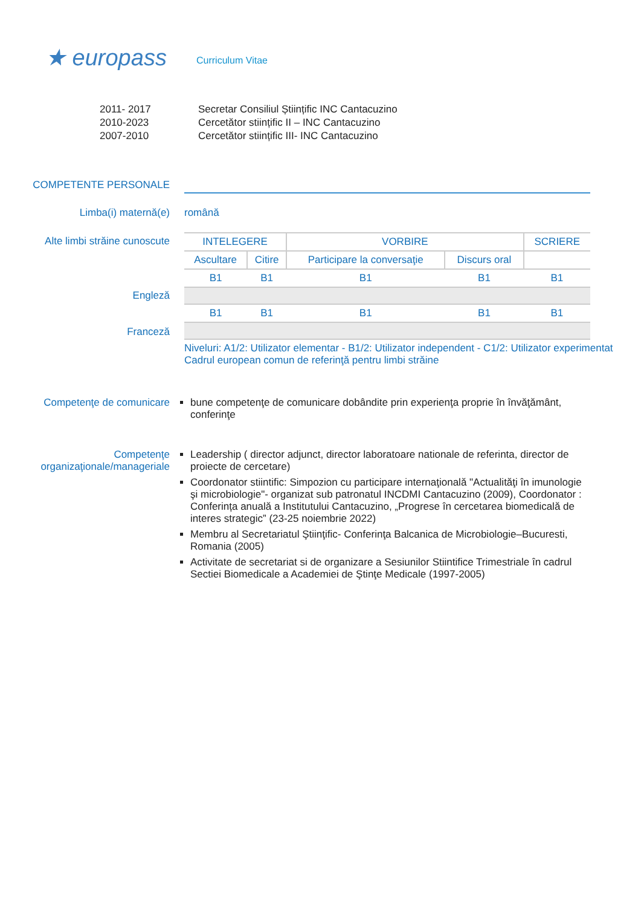★ europass
Curriculum Vitae
2011- 2017
2010-2023
2007-2010
Secretar Consiliul Științific INC Cantacuzino
Cercetător stiințific II – INC Cantacuzino
Cercetător stiințific III- INC Cantacuzino
COMPETENTE PERSONALE
Limba(i) maternă(e) română
Alte limbi străine cunoscute
Engleză
Franceză
| INTELEGERE | | VORBIRE | | SCRIERE |
| --- | --- | --- | --- | --- |
| Ascultare | Citire | Participare la conversaţie | Discurs oral | |
| B1 | B1 | B1 | B1 | B1 |
| B1 | B1 | B1 | B1 | B1 |
Niveluri: A1/2: Utilizator elementar - B1/2: Utilizator independent - C1/2: Utilizator experimentat
Cadrul european comun de referinţă pentru limbi străine
Competenţe de comunicare bune competenţe de comunicare dobândite prin experienţa proprie în învăţământ, conferinţe
Competenţe organizaţionale/manageriale
Leadership ( director adjunct, director laboratoare nationale de referinta, director de proiecte de cercetare)
Coordonator stiintific: Simpozion cu participare internaţională "Actualităţi în imunologie şi microbiologie"- organizat sub patronatul INCDMI Cantacuzino (2009), Coordonator : Conferința anuală a Institutului Cantacuzino, „Progrese în cercetarea biomedicală de interes strategic” (23-25 noiembrie 2022)
Membru al Secretariatul Ştiinţific- Conferinţa Balcanica de Microbiologie–Bucuresti, Romania (2005)
Activitate de secretariat si de organizare a Sesiunilor Stiintifice Trimestriale în cadrul Sectiei Biomedicale a Academiei de Ştinţe Medicale (1997-2005)